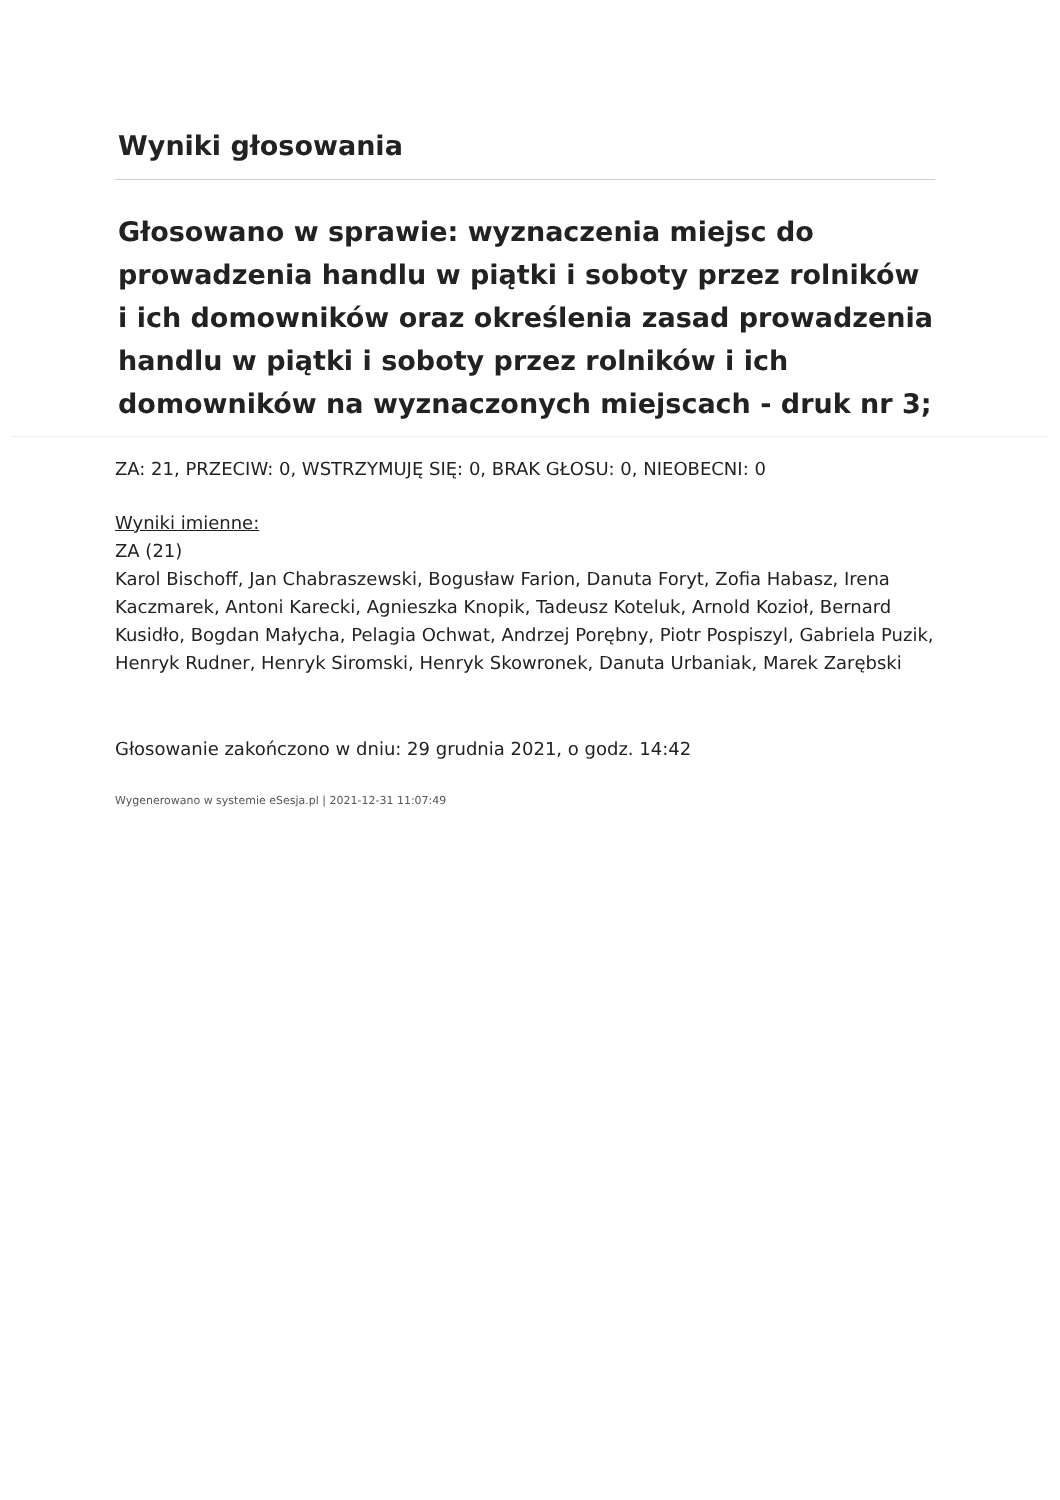Wyniki głosowania
Głosowano w sprawie: wyznaczenia miejsc do prowadzenia handlu w piątki i soboty przez rolników i ich domowników oraz określenia zasad prowadzenia handlu w piątki i soboty przez rolników i ich domowników na wyznaczonych miejscach - druk nr 3;
ZA: 21, PRZECIW: 0, WSTRZYMUJĘ SIĘ: 0, BRAK GŁOSU: 0, NIEOBECNI: 0
Wyniki imienne:
ZA (21)
Karol Bischoff, Jan Chabraszewski, Bogusław Farion, Danuta Foryt, Zofia Habasz, Irena Kaczmarek, Antoni Karecki, Agnieszka Knopik, Tadeusz Koteluk, Arnold Kozioł, Bernard Kusidło, Bogdan Małycha, Pelagia Ochwat, Andrzej Porębny, Piotr Pospiszyl, Gabriela Puzik, Henryk Rudner, Henryk Siromski, Henryk Skowronek, Danuta Urbaniak, Marek Zarębski
Głosowanie zakończono w dniu: 29 grudnia 2021, o godz. 14:42
Wygenerowano w systemie eSesja.pl | 2021-12-31 11:07:49